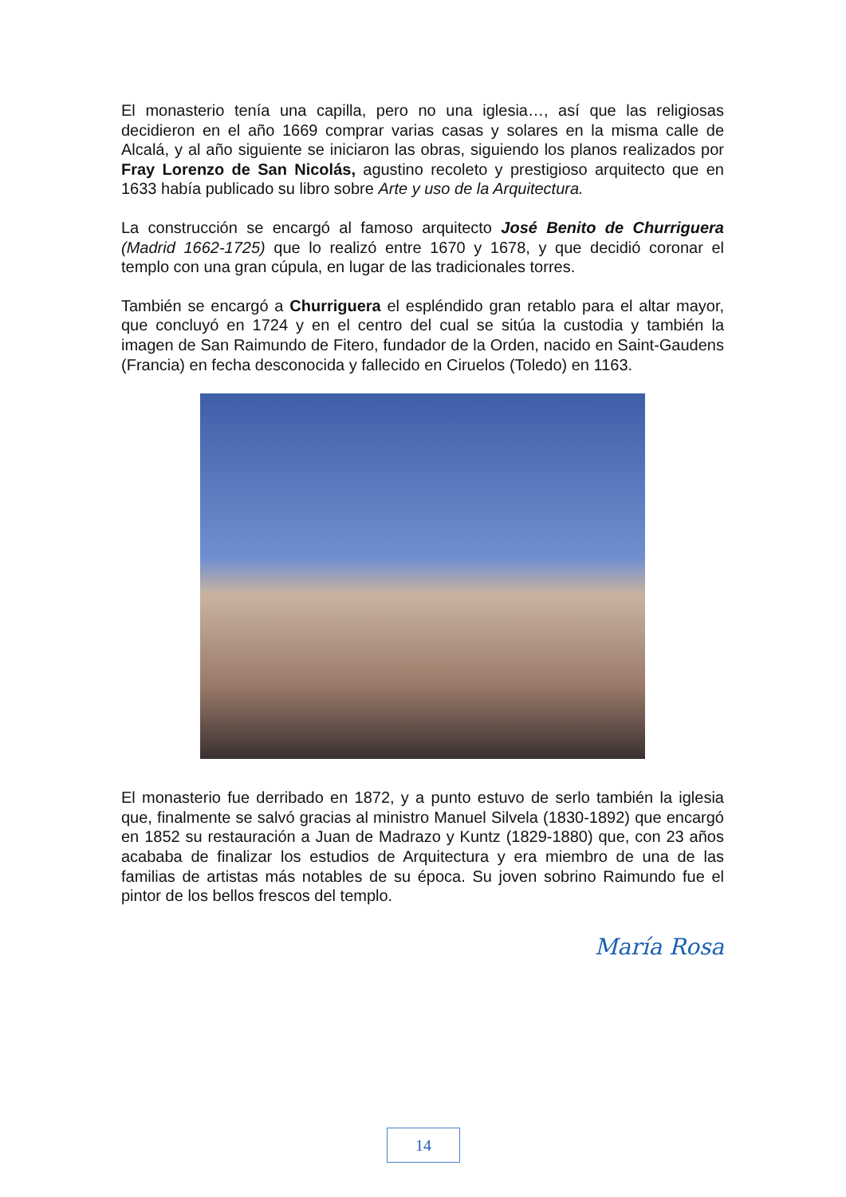El monasterio tenía una capilla, pero no una iglesia…, así que las religiosas decidieron en el año 1669 comprar varias casas y solares en la misma calle de Alcalá, y al año siguiente se iniciaron las obras, siguiendo los planos realizados por Fray Lorenzo de San Nicolás, agustino recoleto y prestigioso arquitecto que en 1633 había publicado su libro sobre Arte y uso de la Arquitectura.
La construcción se encargó al famoso arquitecto José Benito de Churriguera (Madrid 1662-1725) que lo realizó entre 1670 y 1678, y que decidió coronar el templo con una gran cúpula, en lugar de las tradicionales torres.
También se encargó a Churriguera el espléndido gran retablo para el altar mayor, que concluyó en 1724 y en el centro del cual se sitúa la custodia y también la imagen de San Raimundo de Fitero, fundador de la Orden, nacido en Saint-Gaudens (Francia) en fecha desconocida y fallecido en Ciruelos (Toledo) en 1163.
El monasterio fue derribado en 1872, y a punto estuvo de serlo también la iglesia que, finalmente se salvó gracias al ministro Manuel Silvela (1830-1892) que encargó en 1852 su restauración a Juan de Madrazo y Kuntz (1829-1880) que, con 23 años acababa de finalizar los estudios de Arquitectura y era miembro de una de las familias de artistas más notables de su época. Su joven sobrino Raimundo fue el pintor de los bellos frescos del templo.
María Rosa
14